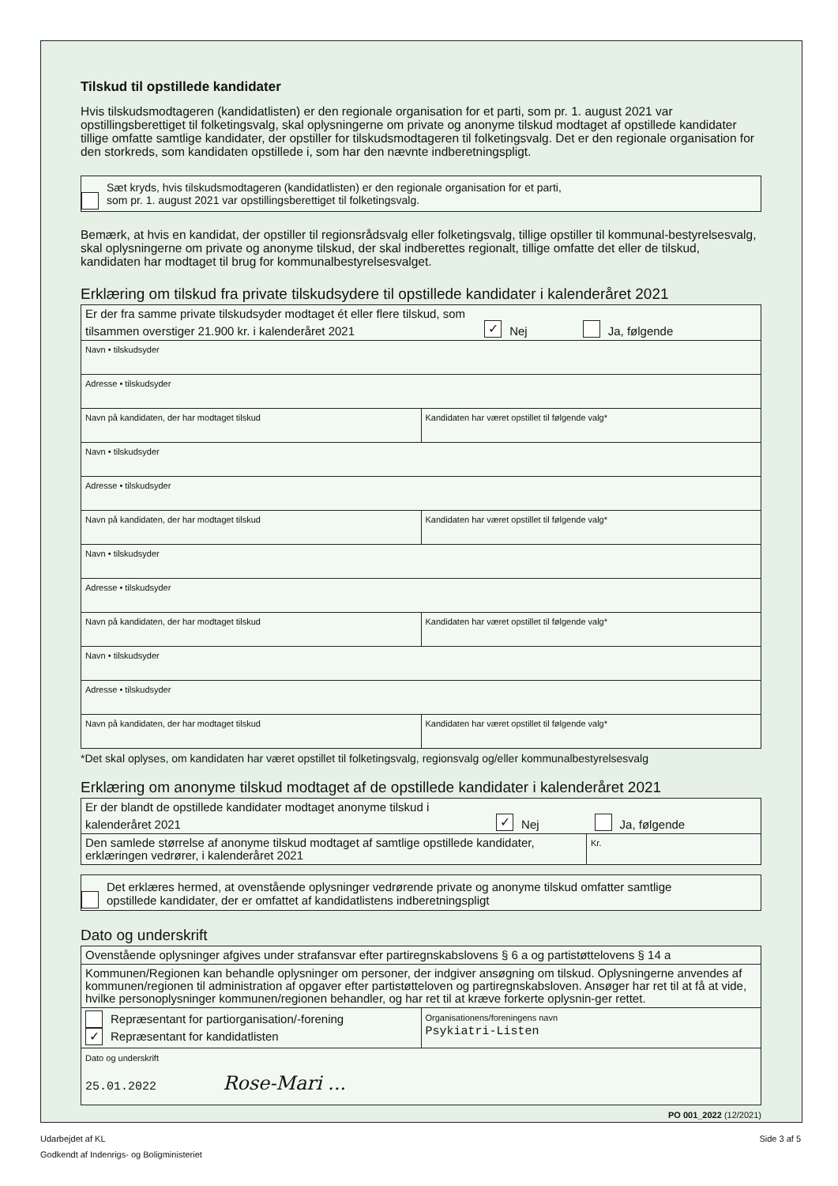Tilskud til opstillede kandidater
Hvis tilskudsmodtageren (kandidatlisten) er den regionale organisation for et parti, som pr. 1. august 2021 var opstillingsberettiget til folketingsvalg, skal oplysningerne om private og anonyme tilskud modtaget af opstillede kandidater tillige omfatte samtlige kandidater, der opstiller for tilskudsmodtageren til folketingsvalg. Det er den regionale organisation for den storkreds, som kandidaten opstillede i, som har den nævnte indberetningspligt.
Sæt kryds, hvis tilskudsmodtageren (kandidatlisten) er den regionale organisation for et parti,
som pr. 1. august 2021 var opstillingsberettiget til folketingsvalg.
Bemærk, at hvis en kandidat, der opstiller til regionsrådsvalg eller folketingsvalg, tillige opstiller til kommunal-bestyrelsesvalg, skal oplysningerne om private og anonyme tilskud, der skal indberettes regionalt, tillige omfatte det eller de tilskud, kandidaten har modtaget til brug for kommunalbestyrelsesvalget.
Erklæring om tilskud fra private tilskudsydere til opstillede kandidater i kalenderåret 2021
| Er der fra samme private tilskudsyder modtaget ét eller flere tilskud, som tilsammen overstiger 21.900 kr. i kalenderåret 2021 ✓ Nej Ja, følgende | |
| Navn • tilskudsyder | |
| Adresse • tilskudsyder | |
| Navn på kandidaten, der har modtaget tilskud | Kandidaten har været opstillet til følgende valg* |
| Navn • tilskudsyder | |
| Adresse • tilskudsyder | |
| Navn på kandidaten, der har modtaget tilskud | Kandidaten har været opstillet til følgende valg* |
| Navn • tilskudsyder | |
| Adresse • tilskudsyder | |
| Navn på kandidaten, der har modtaget tilskud | Kandidaten har været opstillet til følgende valg* |
| Navn • tilskudsyder | |
| Adresse • tilskudsyder | |
| Navn på kandidaten, der har modtaget tilskud | Kandidaten har været opstillet til følgende valg* |
*Det skal oplyses, om kandidaten har været opstillet til folketingsvalg, regionsvalg og/eller kommunalbestyrelsesvalg
Erklæring om anonyme tilskud modtaget af de opstillede kandidater i kalenderåret 2021
| Er der blandt de opstillede kandidater modtaget anonyme tilskud i kalenderåret 2021 ✓ Nej Ja, følgende | |
| Den samlede størrelse af anonyme tilskud modtaget af samtlige opstillede kandidater, erklæringen vedrører, i kalenderåret 2021 | Kr. |
Det erklæres hermed, at ovenstående oplysninger vedrørende private og anonyme tilskud omfatter samtlige
opstillede kandidater, der er omfattet af kandidatlistens indberetningspligt
Dato og underskrift
| Ovenstående oplysninger afgives under strafansvar efter partiregnskabslovens § 6 a og partistøttelovens § 14 a | |
| Kommunen/Regionen kan behandle oplysninger om personer, der indgiver ansøgning om tilskud. Oplysningerne anvendes af kommunen/regionen til administration af opgaver efter partistøtteloven og partiregnskabsloven. Ansøger har ret til at få at vide, hvilke personoplysninger kommunen/regionen behandler, og har ret til at kræve forkerte oplysnin-ger rettet. | |
| Repræsentant for partiorganisation/-forening ✓ Repræsentant for kandidatlisten | Organisationens/foreningens navn Psykiatri-Listen |
| Dato og underskrift 25.01.2022 Rose-Mari ... | |
PO 001_2022 (12/2021)
Udarbejdet af KL Side 3 af 5
Godkendt af Indenrigs- og Boligministeriet